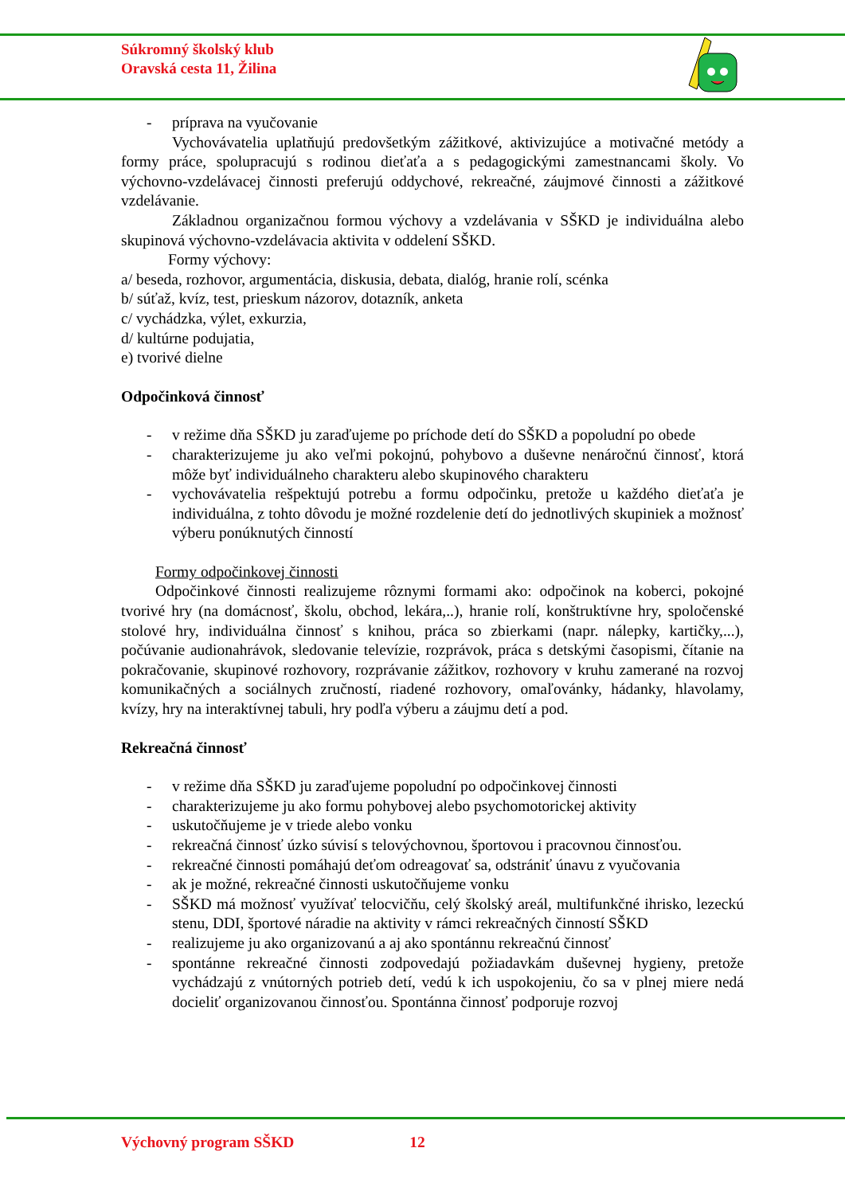Súkromný školský klub
Oravská cesta 11, Žilina
- príprava na vyučovanie
Vychovávatelia uplatňujú predovšetkým zážitkové, aktivizujúce a motivačné metódy a formy práce, spolupracujú s rodinou dieťaťa a s pedagogickými zamestnancami školy. Vo výchovno-vzdelávacej činnosti preferujú oddychové, rekreačné, záujmové činnosti a zážitkové vzdelávanie.
Základnou organizačnou formou výchovy a vzdelávania v SŠKD je individuálna alebo skupinová výchovno-vzdelávacia aktivita v oddelení SŠKD.
Formy výchovy:
a/ beseda, rozhovor, argumentácia, diskusia, debata, dialóg, hranie rolí, scénka
b/ súťaž, kvíz, test, prieskum názorov, dotazník, anketa
c/ vychádzka, výlet, exkurzia,
d/ kultúrne podujatia,
e) tvorivé dielne
Odpočinková činnosť
- v režime dňa SŠKD ju zaraďujeme po príchode detí do SŠKD a popoludní po obede
- charakterizujeme ju ako veľmi pokojnú, pohybovo a duševne nenáročnú činnosť, ktorá môže byť individuálneho charakteru alebo skupinového charakteru
- vychovávatelia rešpektujú potrebu a formu odpočinku, pretože u každého dieťaťa je individuálna, z tohto dôvodu je možné rozdelenie detí do jednotlivých skupiniek a možnosť výberu ponúknutých činností
Formy odpočinkovej činnosti
Odpočinkové činnosti realizujeme rôznymi formami ako: odpočinok na koberci, pokojné tvorivé hry (na domácnosť, školu, obchod, lekára,..), hranie rolí, konštruktívne hry, spoločenské stolové hry, individuálna činnosť s knihou, práca so zbierkami (napr. nálepky, kartičky,...), počúvanie audionahrávok, sledovanie televízie, rozprávok, práca s detskými časopismi, čítanie na pokračovanie, skupinové rozhovory, rozprávanie zážitkov, rozhovory v kruhu zamerané na rozvoj komunikačných a sociálnych zručností, riadené rozhovory, omaľovánky, hádanky, hlavolamy, kvízy, hry na interaktívnej tabuli, hry podľa výberu a záujmu detí a pod.
Rekreačná činnosť
- v režime dňa SŠKD ju zaraďujeme popoludní po odpočinkovej činnosti
- charakterizujeme ju ako formu pohybovej alebo psychomotorickej aktivity
- uskutočňujeme je v triede alebo vonku
- rekreačná činnosť úzko súvisí s telovýchovnou, športovou i pracovnou činnosťou.
- rekreačné činnosti pomáhajú deťom odreagovať sa, odstrániť únavu z vyučovania
- ak je možné, rekreačné činnosti uskutočňujeme vonku
- SŠKD má možnosť využívať telocvičňu, celý školský areál, multifunkčné ihrisko, lezeckú stenu, DDI, športové náradie na aktivity v rámci rekreačných činností SŠKD
- realizujeme ju ako organizovanú a aj ako spontánnu rekreačnú činnosť
- spontánne rekreačné činnosti zodpovedajú požiadavkám duševnej hygieny, pretože vychádzajú z vnútorných potrieb detí, vedú k ich uspokojeniu, čo sa v plnej miere nedá docieliť organizovanou činnosťou. Spontánna činnosť podporuje rozvoj
Výchovný program SŠKD 12